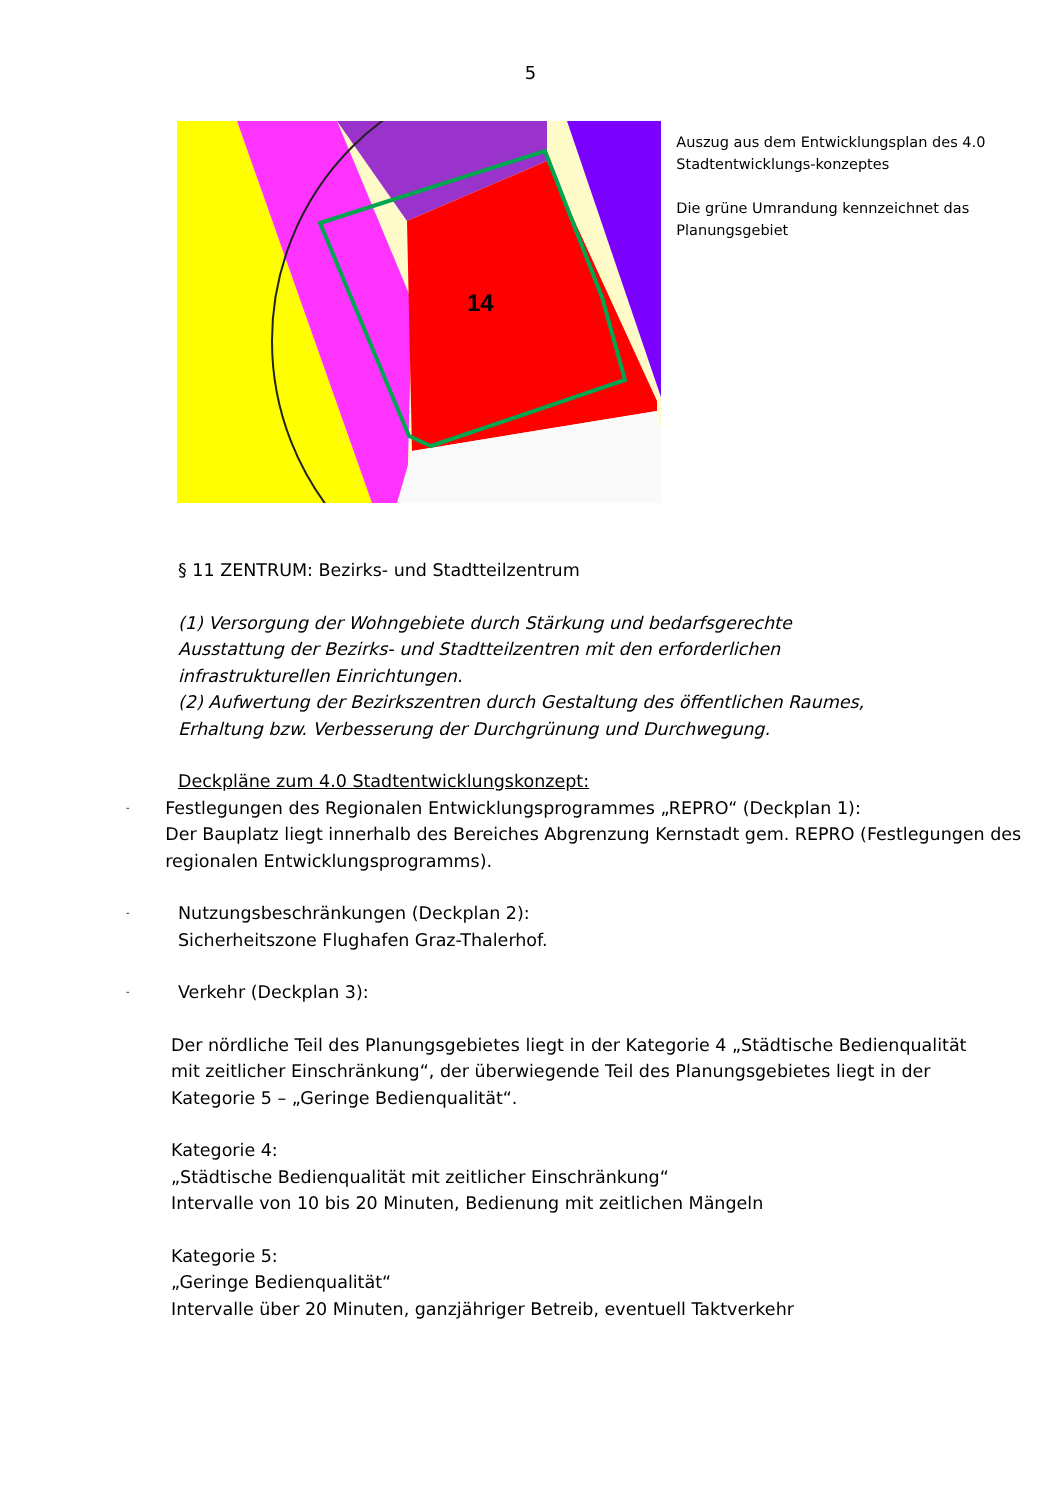5
14
Auszug aus dem Entwicklungsplan des 4.0 Stadtentwicklungs-konzeptes
Die grüne Umrandung kennzeichnet das Planungsgebiet
§ 11 ZENTRUM: Bezirks- und Stadtteilzentrum
(1) Versorgung der Wohngebiete durch Stärkung und bedarfsgerechte Ausstattung der Bezirks- und Stadtteilzentren mit den erforderlichen infrastrukturellen Einrichtungen.
(2) Aufwertung der Bezirkszentren durch Gestaltung des öffentlichen Raumes, Erhaltung bzw. Verbesserung der Durchgrünung und Durchwegung.
Deckpläne zum 4.0 Stadtentwicklungskonzept:
-
Festlegungen des Regionalen Entwicklungsprogrammes „REPRO“ (Deckplan 1):
Der Bauplatz liegt innerhalb des Bereiches Abgrenzung Kernstadt gem. REPRO (Festlegungen des regionalen Entwicklungsprogramms).
-
Nutzungsbeschränkungen (Deckplan 2):
Sicherheitszone Flughafen Graz-Thalerhof.
-
Verkehr (Deckplan 3):
Der nördliche Teil des Planungsgebietes liegt in der Kategorie 4 „Städtische Bedienqualität mit zeitlicher Einschränkung“, der überwiegende Teil des Planungsgebietes liegt in der Kategorie 5 – „Geringe Bedienqualität“.
Kategorie 4:
„Städtische Bedienqualität mit zeitlicher Einschränkung“
Intervalle von 10 bis 20 Minuten, Bedienung mit zeitlichen Mängeln
Kategorie 5:
„Geringe Bedienqualität“
Intervalle über 20 Minuten, ganzjähriger Betreib, eventuell Taktverkehr